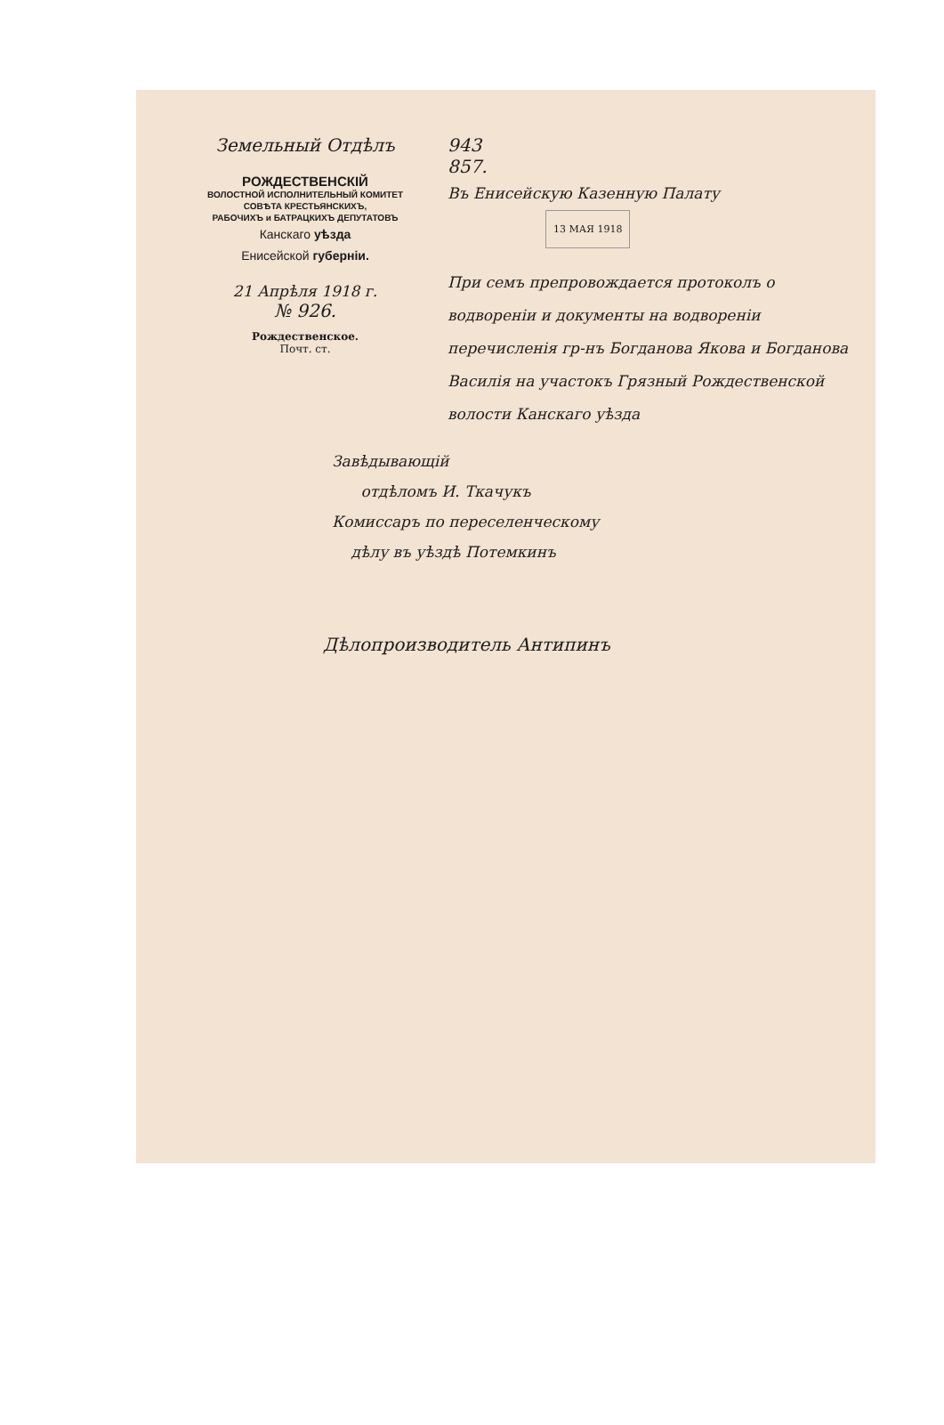Земельный Отдѣлъ
РОЖДЕСТВЕНСКІЙ
ВОЛОСТНОЙ ИСПОЛНИТЕЛЬНЫЙ КОМИТЕТ
СОВѢТА КРЕСТЬЯНСКИХЪ,
РАБОЧИХЪ и БАТРАЦКИХЪ ДЕПУТАТОВЪ
Канскаго уѣзда
Енисейской губерніи.
21 Апрѣля 1918 г.
№ 926.
Рождественское.
Почт. ст.
943
857.
Въ Енисейскую Казенную Палату
13 МАЯ 1918
При семъ препровождается протоколъ о водвореніи и документы на водвореніи перечисленія гр-нъ Богданова Якова и Богданова Василія на участокъ Грязный Рождественской волости Канскаго уѣзда
Завѣдывающій
отдѣломъ И. Ткачукъ
Комиссаръ по переселенческому
дѣлу въ уѣздѣ Потемкинъ
Дѣлопроизводитель Антипинъ